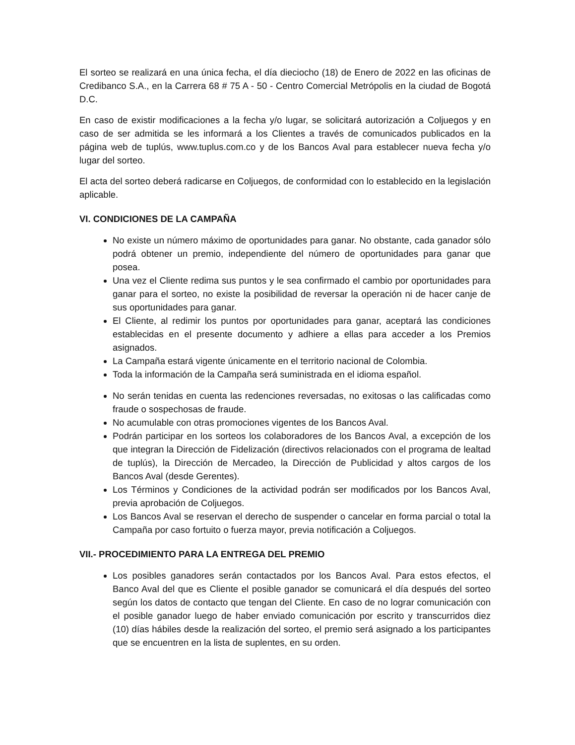El sorteo se realizará en una única fecha, el día dieciocho (18) de Enero de 2022 en las oficinas de Credibanco S.A., en la Carrera 68 # 75 A - 50 - Centro Comercial Metrópolis en la ciudad de Bogotá D.C.
En caso de existir modificaciones a la fecha y/o lugar, se solicitará autorización a Coljuegos y en caso de ser admitida se les informará a los Clientes a través de comunicados publicados en la página web de tuplús, www.tuplus.com.co y de los Bancos Aval para establecer nueva fecha y/o lugar del sorteo.
El acta del sorteo deberá radicarse en Coljuegos, de conformidad con lo establecido en la legislación aplicable.
VI. CONDICIONES DE LA CAMPAÑA
No existe un número máximo de oportunidades para ganar. No obstante, cada ganador sólo podrá obtener un premio, independiente del número de oportunidades para ganar que posea.
Una vez el Cliente redima sus puntos y le sea confirmado el cambio por oportunidades para ganar para el sorteo, no existe la posibilidad de reversar la operación ni de hacer canje de sus oportunidades para ganar.
El Cliente, al redimir los puntos por oportunidades para ganar, aceptará las condiciones establecidas en el presente documento y adhiere a ellas para acceder a los Premios asignados.
La Campaña estará vigente únicamente en el territorio nacional de Colombia.
Toda la información de la Campaña será suministrada en el idioma español.
No serán tenidas en cuenta las redenciones reversadas, no exitosas o las calificadas como fraude o sospechosas de fraude.
No acumulable con otras promociones vigentes de los Bancos Aval.
Podrán participar en los sorteos los colaboradores de los Bancos Aval, a excepción de los que integran la Dirección de Fidelización (directivos relacionados con el programa de lealtad de tuplús), la Dirección de Mercadeo, la Dirección de Publicidad y altos cargos de los Bancos Aval (desde Gerentes).
Los Términos y Condiciones de la actividad podrán ser modificados por los Bancos Aval, previa aprobación de Coljuegos.
Los Bancos Aval se reservan el derecho de suspender o cancelar en forma parcial o total la Campaña por caso fortuito o fuerza mayor, previa notificación a Coljuegos.
VII.- PROCEDIMIENTO PARA LA ENTREGA DEL PREMIO
Los posibles ganadores serán contactados por los Bancos Aval. Para estos efectos, el Banco Aval del que es Cliente el posible ganador se comunicará el día después del sorteo según los datos de contacto que tengan del Cliente. En caso de no lograr comunicación con el posible ganador luego de haber enviado comunicación por escrito y transcurridos diez (10) días hábiles desde la realización del sorteo, el premio será asignado a los participantes que se encuentren en la lista de suplentes, en su orden.